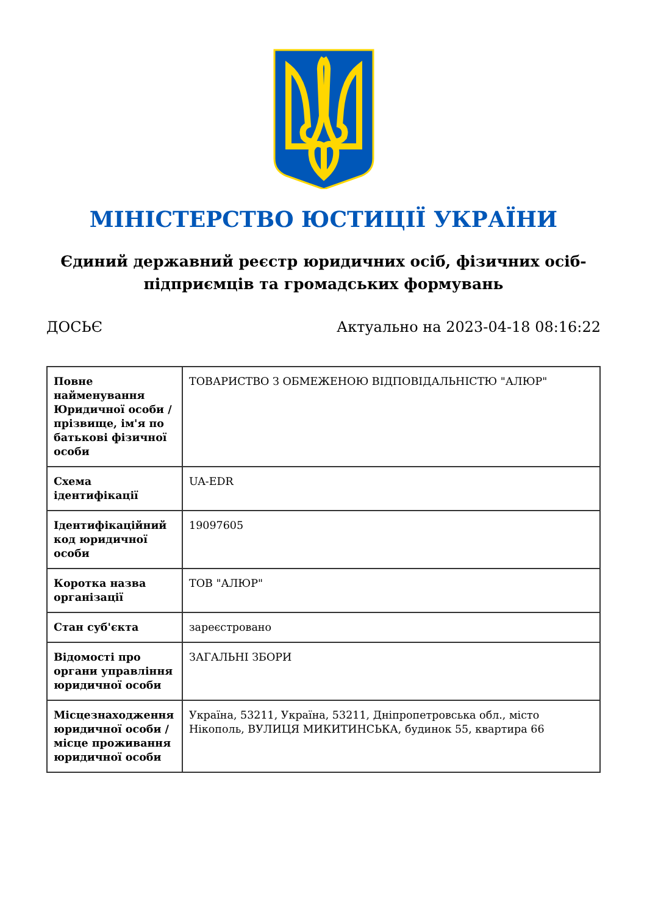МІНІСТЕРСТВО ЮСТИЦІЇ УКРАЇНИ
Єдиний державний реєстр юридичних осіб, фізичних осіб-підприємців та громадських формувань
ДОСЬЄ Актуально на 2023-04-18 08:16:22
| Повне найменування Юридичної особи / прізвище, ім'я по батькові фізичної особи | ТОВАРИСТВО З ОБМЕЖЕНОЮ ВІДПОВІДАЛЬНІСТЮ "АЛЮР" |
| Схема ідентифікації | UA-EDR |
| Ідентифікаційний код юридичної особи | 19097605 |
| Коротка назва організації | ТОВ "АЛЮР" |
| Стан суб'єкта | зареєстровано |
| Відомості про органи управління юридичної особи | ЗАГАЛЬНІ ЗБОРИ |
| Місцезнаходження юридичної особи / місце проживання юридичної особи | Україна, 53211, Україна, 53211, Дніпропетровська обл., місто Нікополь, ВУЛИЦЯ МИКИТИНСЬКА, будинок 55, квартира 66 |